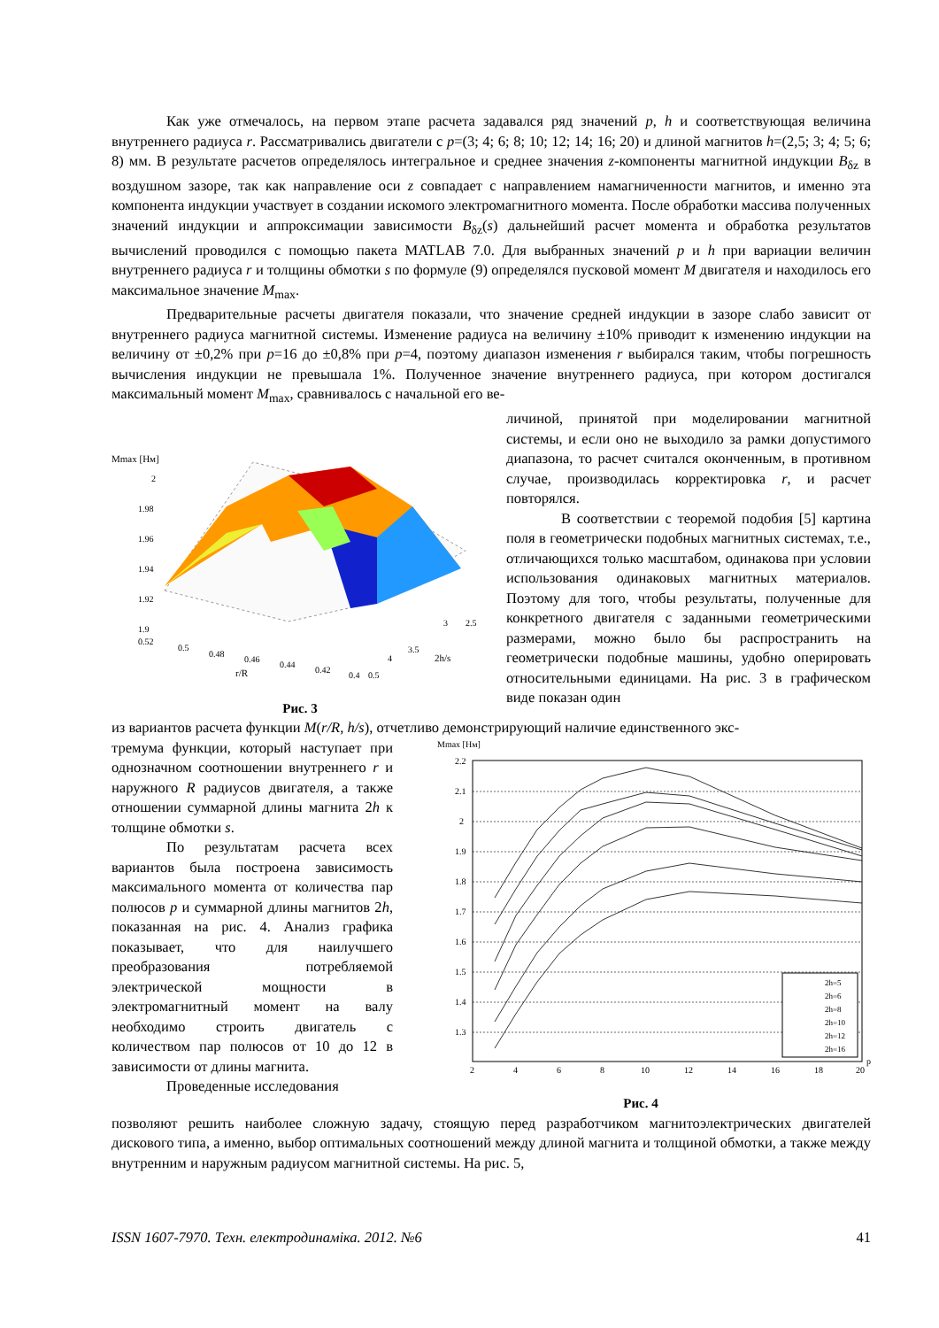Как уже отмечалось, на первом этапе расчета задавался ряд значений p, h и соответствующая величина внутреннего радиуса r. Рассматривались двигатели с p=(3; 4; 6; 8; 10; 12; 14; 16; 20) и длиной магнитов h=(2,5; 3; 4; 5; 6; 8) мм. В результате расчетов определялось интегральное и среднее значения z-компоненты магнитной индукции B<sub>δz</sub> в воздушном зазоре, так как направление оси z совпадает с направлением намагниченности магнитов, и именно эта компонента индукции участвует в создании искомого электромагнитного момента. После обработки массива полученных значений индукции и аппроксимации зависимости B<sub>δz</sub>(s) дальнейший расчет момента и обработка результатов вычислений проводился с помощью пакета MATLAB 7.0. Для выбранных значений p и h при вариации величин внутреннего радиуса r и толщины обмотки s по формуле (9) определялся пусковой момент M двигателя и находилось его максимальное значение M<sub>max</sub>.
Предварительные расчеты двигателя показали, что значение средней индукции в зазоре слабо зависит от внутреннего радиуса магнитной системы. Изменение радиуса на величину ±10% приводит к изменению индукции на величину от ±0,2% при p=16 до ±0,8% при p=4, поэтому диапазон изменения r выбирался таким, чтобы погрешность вычисления индукции не превышала 1%. Полученное значение внутреннего радиуса, при котором достигался максимальный момент M<sub>max</sub>, сравнивалось с начальной его ве-
Mmax [Нм]
2
1.98
1.96
1.94
1.92
1.9
0.52
0.5
0.48
0.46
0.44
0.42
0.4
r/R
0.5
4
3.5
3
2.5
2h/s
Рис. 3
личиной, принятой при моделировании магнитной системы, и если оно не выходило за рамки допустимого диапазона, то расчет считался оконченным, в противном случае, производилась корректировка r, и расчет повторялся.
В соответствии с теоремой подобия [5] картина поля в геометрически подобных магнитных системах, т.е., отличающихся только масштабом, одинакова при условии использования одинаковых магнитных материалов. Поэтому для того, чтобы результаты, полученные для конкретного двигателя с заданными геометрическими размерами, можно было бы распространить на геометрически подобные машины, удобно оперировать относительными единицами. На рис. 3 в графическом виде показан один
из вариантов расчета функции M(r/R, h/s), отчетливо демонстрирующий наличие единственного экс-
тремума функции, который наступает при однозначном соотношении внутреннего r и наружного R радиусов двигателя, а также отношении суммарной длины магнита 2h к толщине обмотки s.
По результатам расчета всех вариантов была построена зависимость максимального момента от количества пар полюсов p и суммарной длины магнитов 2h, показанная на рис. 4. Анализ графика показывает, что для наилучшего преобразования потребляемой электрической мощности в электромагнитный момент на валу необходимо строить двигатель с количеством пар полюсов от 10 до 12 в зависимости от длины магнита.
Проведенные исследования
Mmax [Нм]
2.2
2.1
2
1.9
1.8
1.7
1.6
1.5
1.4
1.3
2
4
6
8
10
12
14
16
18
20
p
2h=5
2h=6
2h=8
2h=10
2h=12
2h=16
Рис. 4
позволяют решить наиболее сложную задачу, стоящую перед разработчиком магнитоэлектрических двигателей дискового типа, а именно, выбор оптимальных соотношений между длиной магнита и толщиной обмотки, а также между внутренним и наружным радиусом магнитной системы. На рис. 5,
ISSN 1607-7970. Техн. електродинаміка. 2012. №6 41